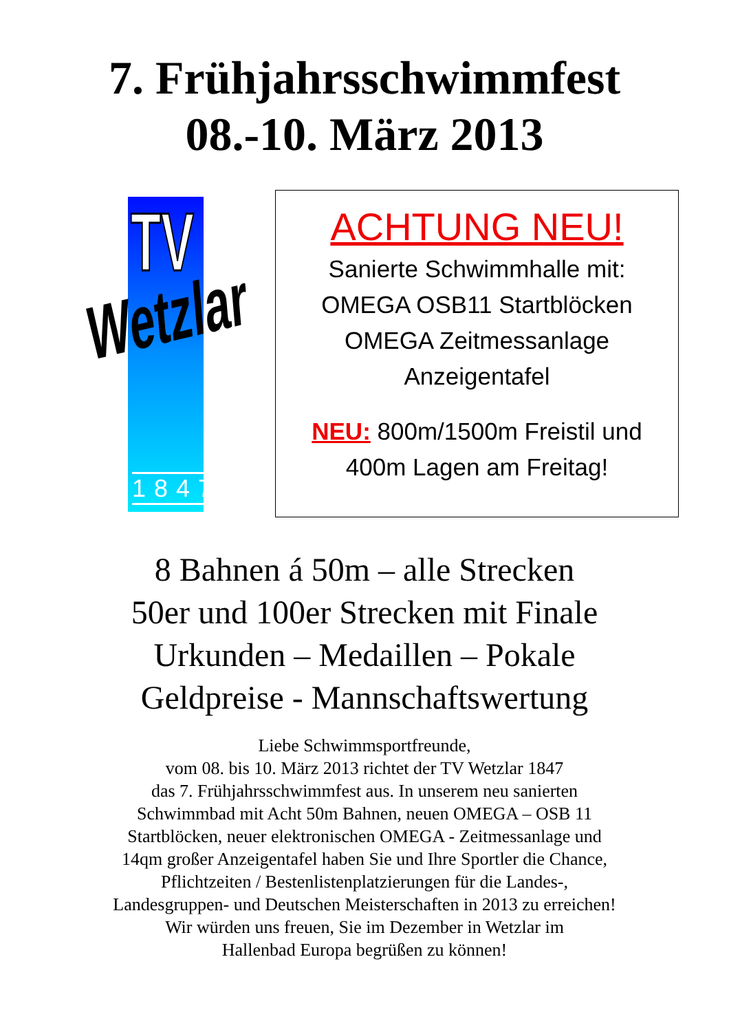7. Frühjahrsschwimmfest
08.-10. März 2013
TV
Wetzlar
1847
ACHTUNG NEU!
Sanierte Schwimmhalle mit:
OMEGA OSB11 Startblöcken
OMEGA Zeitmessanlage
Anzeigentafel
NEU: 800m/1500m Freistil und
400m Lagen am Freitag!
8 Bahnen á 50m – alle Strecken
50er und 100er Strecken mit Finale
Urkunden – Medaillen – Pokale
Geldpreise - Mannschaftswertung
Liebe Schwimmsportfreunde,
vom 08. bis 10. März 2013 richtet der TV Wetzlar 1847
das 7. Frühjahrsschwimmfest aus. In unserem neu sanierten
Schwimmbad mit Acht 50m Bahnen, neuen OMEGA – OSB 11
Startblöcken, neuer elektronischen OMEGA - Zeitmessanlage und
14qm großer Anzeigentafel haben Sie und Ihre Sportler die Chance,
Pflichtzeiten / Bestenlistenplatzierungen für die Landes-,
Landesgruppen- und Deutschen Meisterschaften in 2013 zu erreichen!
Wir würden uns freuen, Sie im Dezember in Wetzlar im
Hallenbad Europa begrüßen zu können!